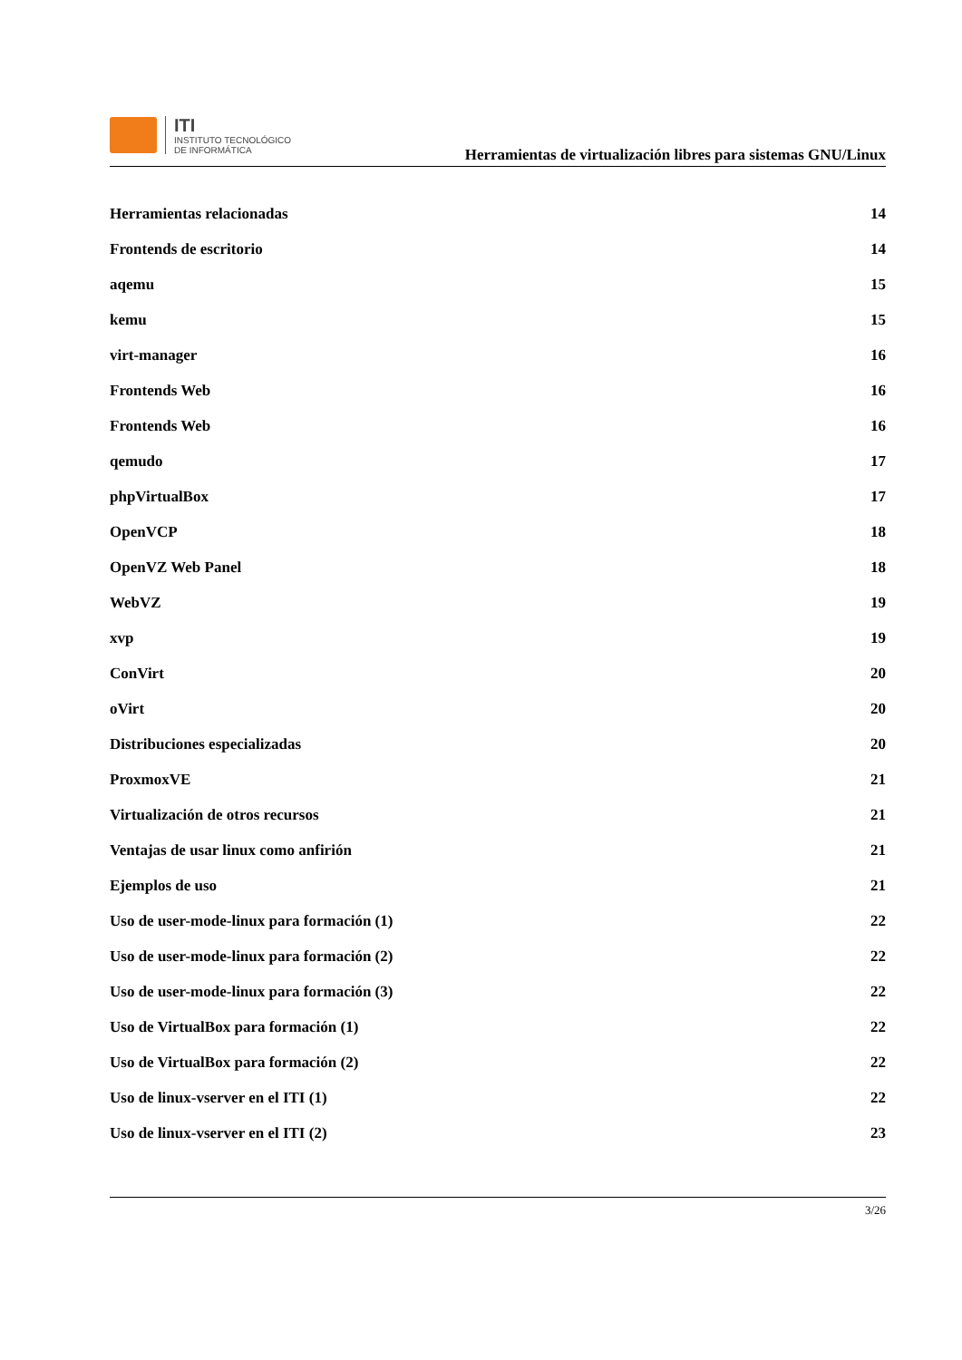ITI
INSTITUTO TECNOLÓGICO
DE INFORMÁTICA
Herramientas de virtualización libres para sistemas GNU/Linux
Herramientas relacionadas 14
Frontends de escritorio 14
aqemu 15
kemu 15
virt-manager 16
Frontends Web 16
Frontends Web 16
qemudo 17
phpVirtualBox 17
OpenVCP 18
OpenVZ Web Panel 18
WebVZ 19
xvp 19
ConVirt 20
oVirt 20
Distribuciones especializadas 20
ProxmoxVE 21
Virtualización de otros recursos 21
Ventajas de usar linux como anfirión 21
Ejemplos de uso 21
Uso de user-mode-linux para formación (1) 22
Uso de user-mode-linux para formación (2) 22
Uso de user-mode-linux para formación (3) 22
Uso de VirtualBox para formación (1) 22
Uso de VirtualBox para formación (2) 22
Uso de linux-vserver en el ITI (1) 22
Uso de linux-vserver en el ITI (2) 23
3/26